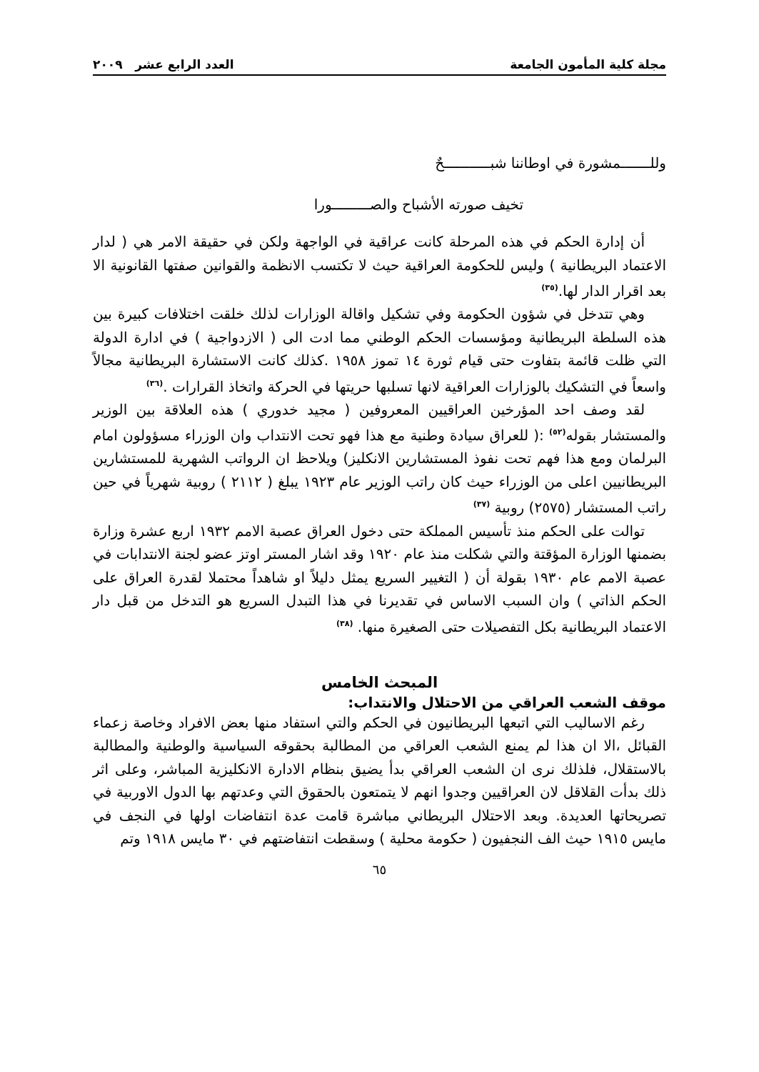مجلة كلية المأمون الجامعة العدد الرابع عشر ٢٠٠٩
وللـــــــمشورة في اوطاننا شبـــــــــــحٌ
تخيف صورته الأشباح والصـــــــــورا
أن إدارة الحكم في هذه المرحلة كانت عراقية في الواجهة ولكن في حقيقة الامر هي ( لدار الاعتماد البريطانية ) وليس للحكومة العراقية حيث لا تكتسب الانظمة والقوانين صفتها القانونية الا بعد اقرار الدار لها.<sup>(٣٥)</sup>
وهي تتدخل في شؤون الحكومة وفي تشكيل واقالة الوزارات لذلك خلقت اختلافات كبيرة بين هذه السلطة البريطانية ومؤسسات الحكم الوطني مما ادت الى ( الازدواجية ) في ادارة الدولة التي ظلت قائمة بتفاوت حتى قيام ثورة ١٤ تموز ١٩٥٨ .كذلك كانت الاستشارة البريطانية مجالاً واسعاً في التشكيك بالوزارات العراقية لانها تسلبها حريتها في الحركة واتخاذ القرارات .<sup>(٣٦)</sup>
لقد وصف احد المؤرخين العراقيين المعروفين ( مجيد خدوري ) هذه العلاقة بين الوزير والمستشار بقوله<sup>(٥٢)</sup> :( للعراق سيادة وطنية مع هذا فهو تحت الانتداب وان الوزراء مسؤولون امام البرلمان ومع هذا فهم تحت نفوذ المستشارين الانكليز) ويلاحظ ان الرواتب الشهرية للمستشارين البريطانيين اعلى من الوزراء حيث كان راتب الوزير عام ١٩٢٣ يبلغ ( ٢١١٢ ) روبية شهرياً في حين راتب المستشار (٢٥٧٥) روبية <sup>(٣٧)</sup>
توالت على الحكم منذ تأسيس المملكة حتى دخول العراق عصبة الامم ١٩٣٢ اربع عشرة وزارة بضمنها الوزارة المؤقتة والتي شكلت منذ عام ١٩٢٠ وقد اشار المستر اوتز عضو لجنة الانتدابات في عصبة الامم عام ١٩٣٠ بقولة أن ( التغيير السريع يمثل دليلاً او شاهداً محتملا لقدرة العراق على الحكم الذاتي ) وان السبب الاساس في تقديرنا في هذا التبدل السريع هو التدخل من قبل دار الاعتماد البريطانية بكل التفصيلات حتى الصغيرة منها. <sup>(٣٨)</sup>
المبحث الخامس
موقف الشعب العراقي من الاحتلال والانتداب:
رغم الاساليب التي اتبعها البريطانيون في الحكم والتي استفاد منها بعض الافراد وخاصة زعماء القبائل ،الا ان هذا لم يمنع الشعب العراقي من المطالبة بحقوقه السياسية والوطنية والمطالبة بالاستقلال، فلذلك نرى ان الشعب العراقي بدأ يضيق بنظام الادارة الانكليزية المباشر، وعلى اثر ذلك بدأت القلاقل لان العراقيين وجدوا انهم لا يتمتعون بالحقوق التي وعدتهم بها الدول الاوربية في تصريحاتها العديدة. وبعد الاحتلال البريطاني مباشرة قامت عدة انتفاضات اولها في النجف في مايس ١٩١٥ حيث الف النجفيون ( حكومة محلية ) وسقطت انتفاضتهم في ٣٠ مايس ١٩١٨ وتم
٦٥